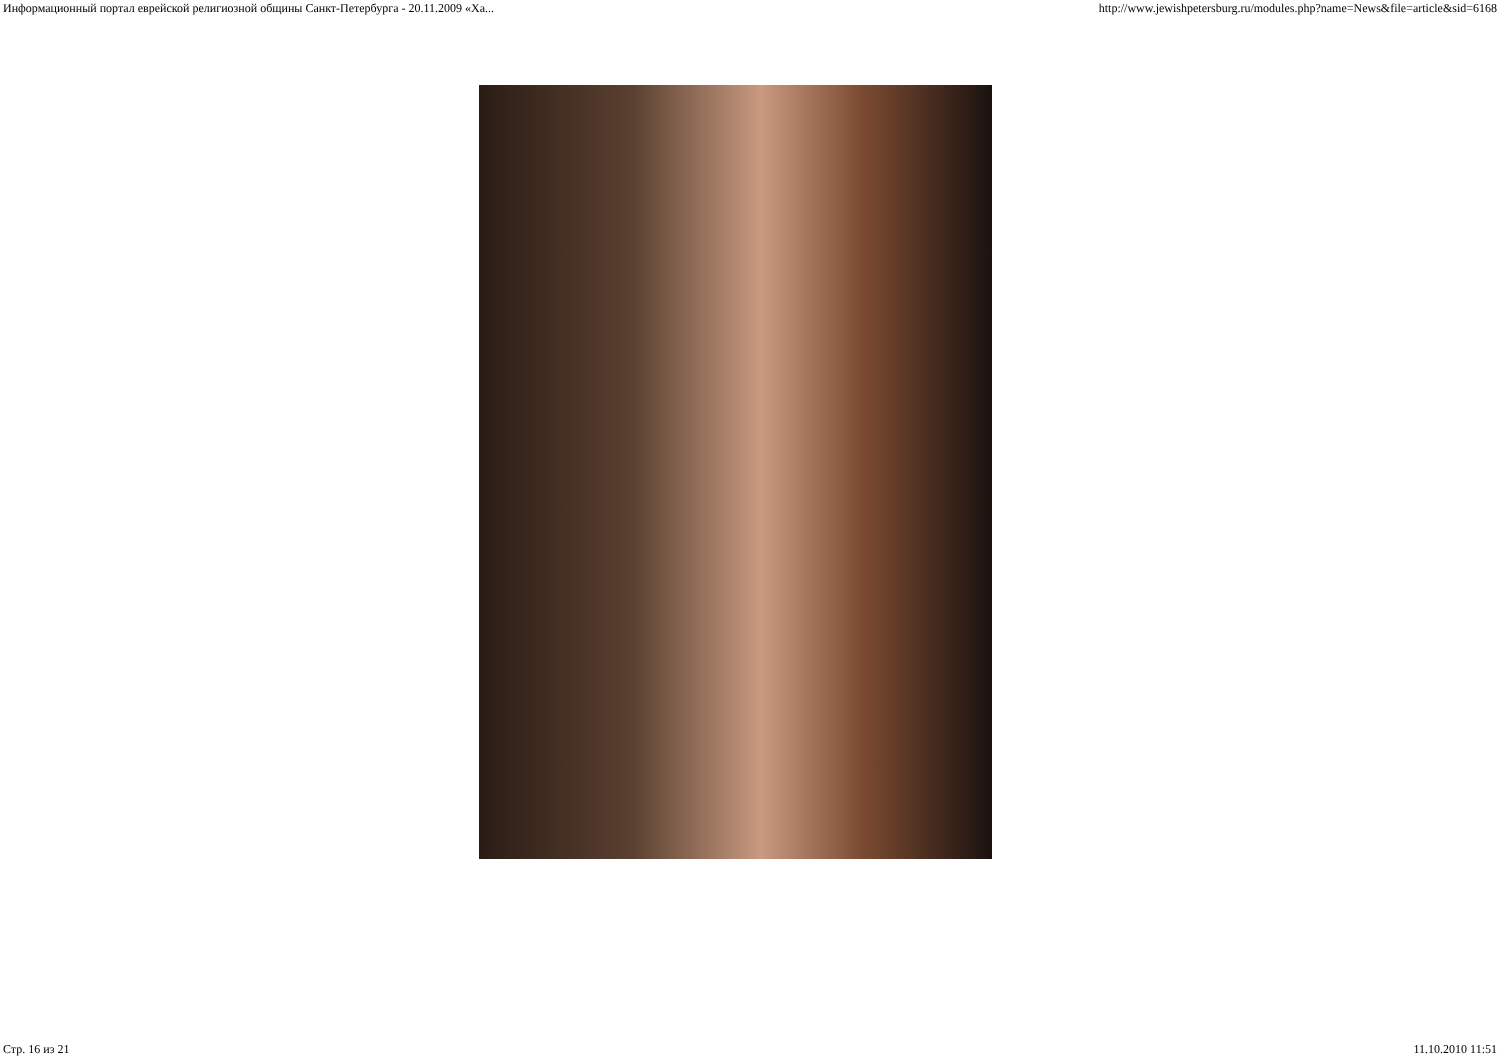Информационный портал еврейской религиозной общины Санкт-Петербурга - 20.11.2009 «Ха... http://www.jewishpetersburg.ru/modules.php?name=News&file=article&sid=6168
Стр. 16 из 21 11.10.2010 11:51